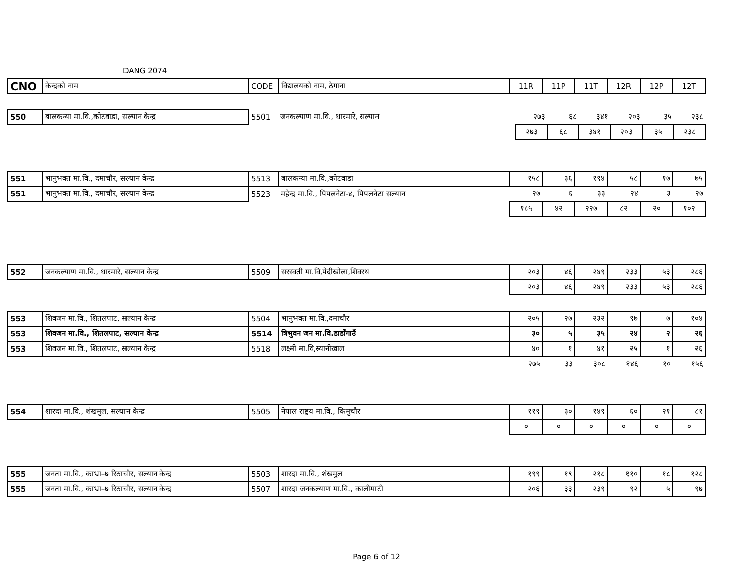DANG 2074
| CNO | केन्द्रको नाम | CODE | विद्यालयको नाम, ठेगाना | 11R | 11P | 11T | 12R | 12P | 12T |
| 550 | बालकन्या मा.वि.,कोटवाडा, सल्यान केन्द्र | 5501 | जनकल्याण मा.वि., थारमारे, सल्यान | २७३ | ६८ | ३४१ | २०३ | ३५ | २३८ |
| | | | | २७३ | ६८ | ३४१ | २०३ | ३५ | २३८ |
| 551 | भानुभक्त मा.वि., दमाचौर, सल्यान केन्द्र | 5513 | बालकन्या मा.वि.,कोटवाडा | १५८ | ३६ | १९४ | ५८ | १७ | ७५ |
| 551 | भानुभक्त मा.वि., दमाचौर, सल्यान केन्द्र | 5523 | महेन्द्र मा.वि., पिपलनेटा-४, पिपलनेटा सल्यान | २७ | ६ | ३३ | २४ | ३ | २७ |
| | | | | १८५ | ४२ | २२७ | ८२ | २० | १०२ |
| 552 | जनकल्याण मा.वि., थारमारे, सल्यान केन्द्र | 5509 | सरस्वती मा.वि,पेदीखोला,शिवरथ | २०३ | ४६ | २४९ | २३३ | ५३ | २८६ |
| | | | | २०३ | ४६ | २४९ | २३३ | ५३ | २८६ |
| 553 | शिवजन मा.वि., शितलपाट, सल्यान केन्द्र | 5504 | भानुभक्त मा.वि.,दमाचौर | २०५ | २७ | २३२ | ९७ | ७ | १०४ |
| 553 | शिवजन मा.वि., शितलपाट, सल्यान केन्द्र | 5514 | त्रिभुवन जन मा.वि.डाडाँगाउँ | ३० | ५ | ३५ | २४ | २ | २६ |
| 553 | शिवजन मा.वि., शितलपाट, सल्यान केन्द्र | 5518 | लक्ष्मी मा.वि,स्यानीखाल | ४० | १ | ४१ | २५ | १ | २६ |
| | | | | २७५ | ३३ | ३०८ | १४६ | १० | १५६ |
| 554 | शारदा मा.वि., शंखमुल, सल्यान केन्द्र | 5505 | नेपाल राष्ट्रय मा.वि., किमुचौर | ११९ | ३० | १४९ | ६० | २१ | ८१ |
| | | | | ० | ० | ० | ० | ० | ० |
| 555 | जनता मा.वि., काभ्रा–७ रिठाचौर, सल्यान केन्द्र | 5503 | शारदा मा.वि., शंखमुल | १९९ | १९ | २१८ | ११० | १८ | १२८ |
| 555 | जनता मा.वि., काभ्रा–७ रिठाचौर, सल्यान केन्द्र | 5507 | शारदा जनकल्याण मा.वि., कालीमाटी | २०६ | ३३ | २३९ | ९२ | ५ | ९७ |
Page 6 of 12